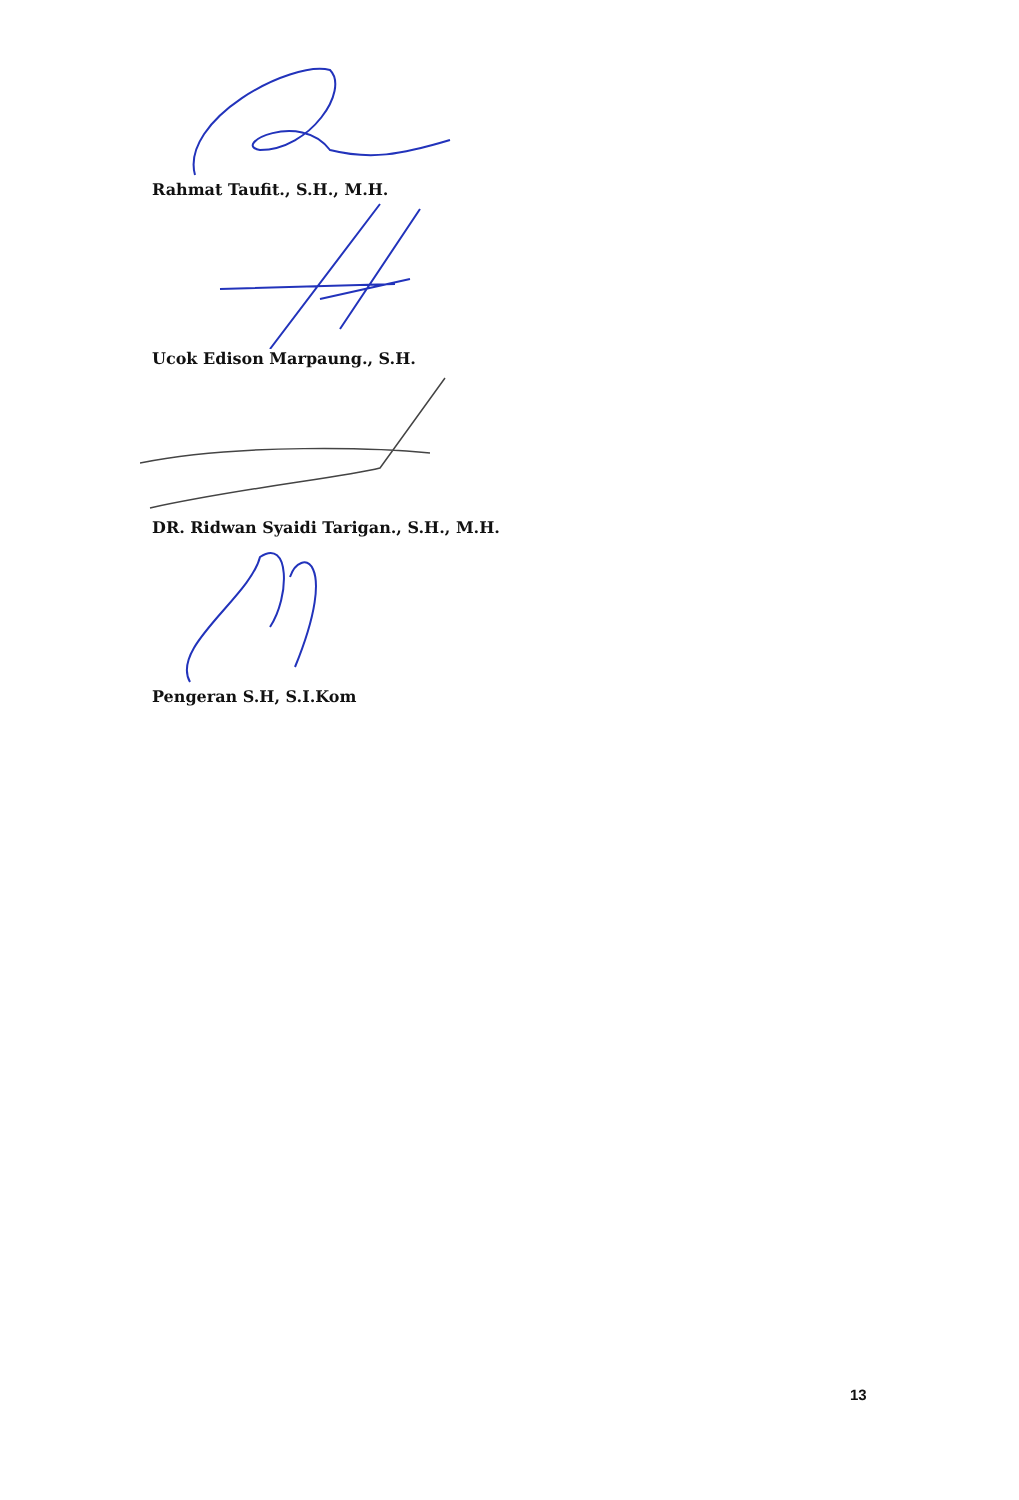Rahmat Taufit., S.H., M.H.
Ucok Edison Marpaung., S.H.
DR. Ridwan Syaidi Tarigan., S.H., M.H.
Pengeran S.H, S.I.Kom
13